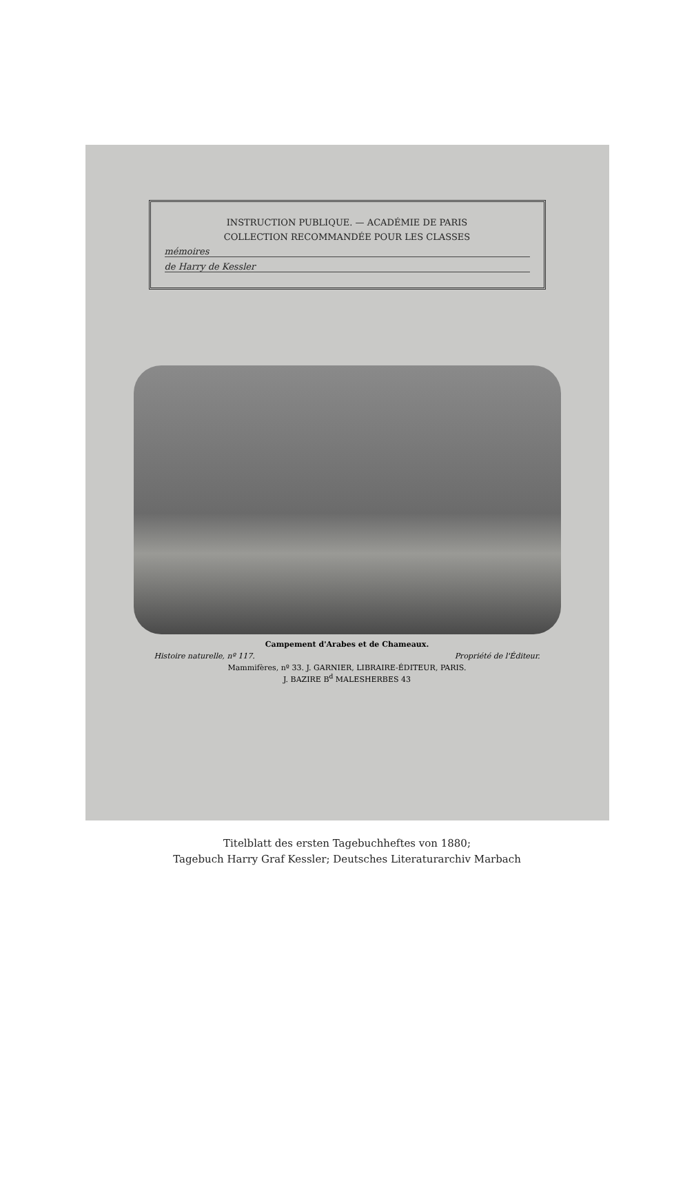INSTRUCTION PUBLIQUE. — ACADÉMIE DE PARIS
COLLECTION RECOMMANDÉE POUR LES CLASSES
mémoires
de Harry de Kessler
Campement d'Arabes et de Chameaux.
Histoire naturelle, nº 117. Propriété de l'Éditeur.
Mammifères, nº 33. J. GARNIER, LIBRAIRE-ÉDITEUR, PARIS.
J. BAZIRE B<sup>d</sup> MALESHERBES 43
Titelblatt des ersten Tagebuchheftes von 1880;
Tagebuch Harry Graf Kessler; Deutsches Literaturarchiv Marbach